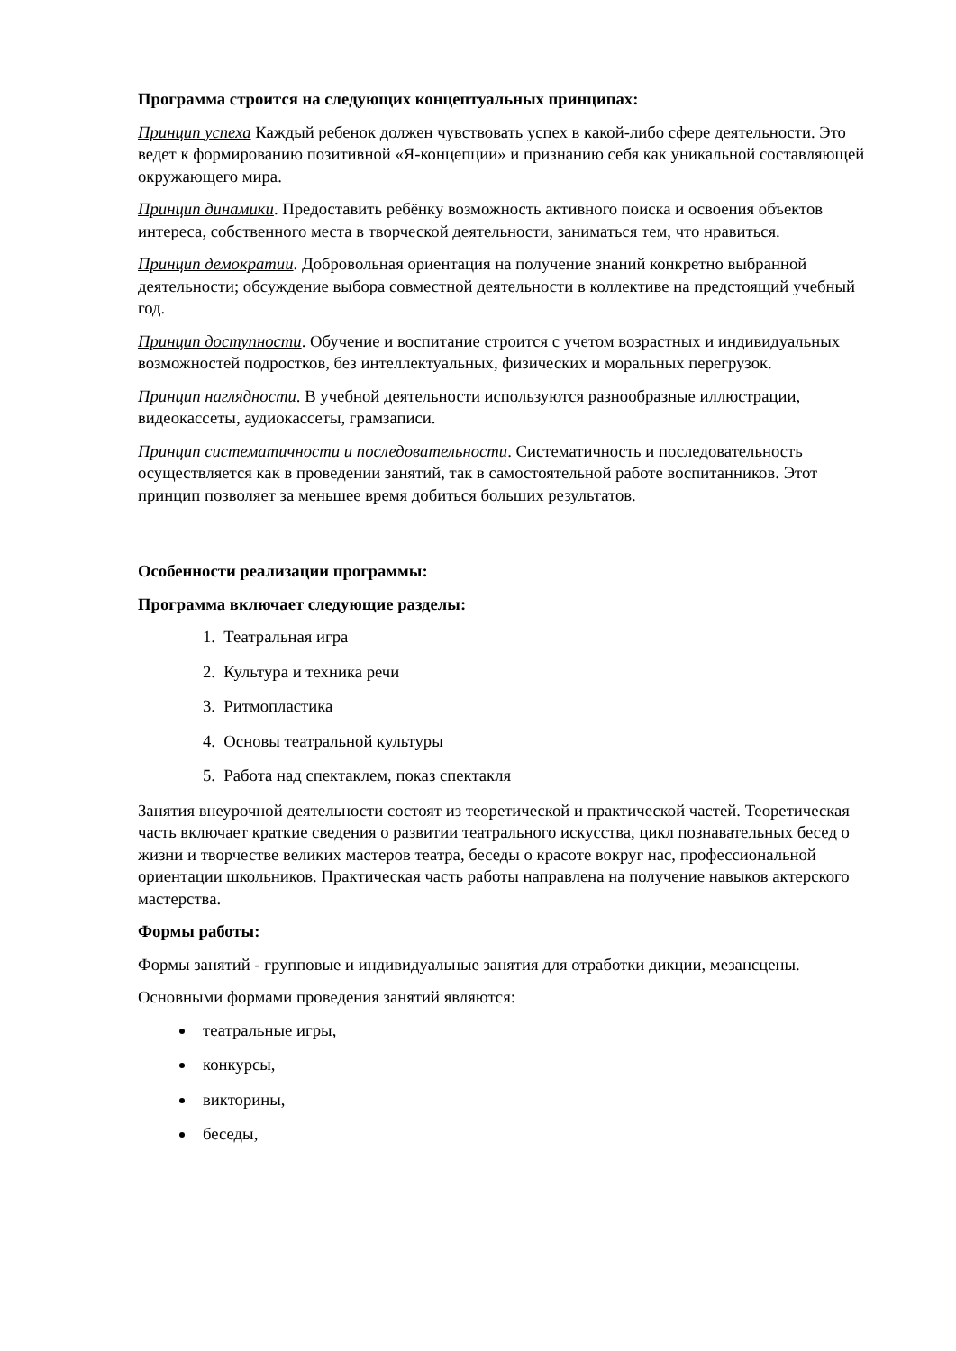Программа строится на следующих концептуальных принципах:
Принцип успеха Каждый ребенок должен чувствовать успех в какой-либо сфере деятельности. Это ведет к формированию позитивной «Я-концепции» и признанию себя как уникальной составляющей окружающего мира.
Принцип динамики. Предоставить ребёнку возможность активного поиска и освоения объектов интереса, собственного места в творческой деятельности, заниматься тем, что нравиться.
Принцип демократии. Добровольная ориентация на получение знаний конкретно выбранной деятельности; обсуждение выбора совместной деятельности в коллективе на предстоящий учебный год.
Принцип доступности. Обучение и воспитание строится с учетом возрастных и индивидуальных возможностей подростков, без интеллектуальных, физических и моральных перегрузок.
Принцип наглядности. В учебной деятельности используются разнообразные иллюстрации, видеокассеты, аудиокассеты, грамзаписи.
Принцип систематичности и последовательности. Систематичность и последовательность осуществляется как в проведении занятий, так в самостоятельной работе воспитанников. Этот принцип позволяет за меньшее время добиться больших результатов.
Особенности реализации программы:
Программа включает следующие разделы:
1. Театральная игра
2. Культура и техника речи
3. Ритмопластика
4. Основы театральной культуры
5. Работа над спектаклем, показ спектакля
Занятия внеурочной деятельности состоят из теоретической и практической частей. Теоретическая часть включает краткие сведения о развитии театрального искусства, цикл познавательных бесед о жизни и творчестве великих мастеров театра, беседы о красоте вокруг нас, профессиональной ориентации школьников. Практическая часть работы направлена на получение навыков актерского мастерства.
Формы работы:
Формы занятий - групповые и индивидуальные занятия для отработки дикции, мезансцены.
Основными формами проведения занятий являются:
театральные игры,
конкурсы,
викторины,
беседы,